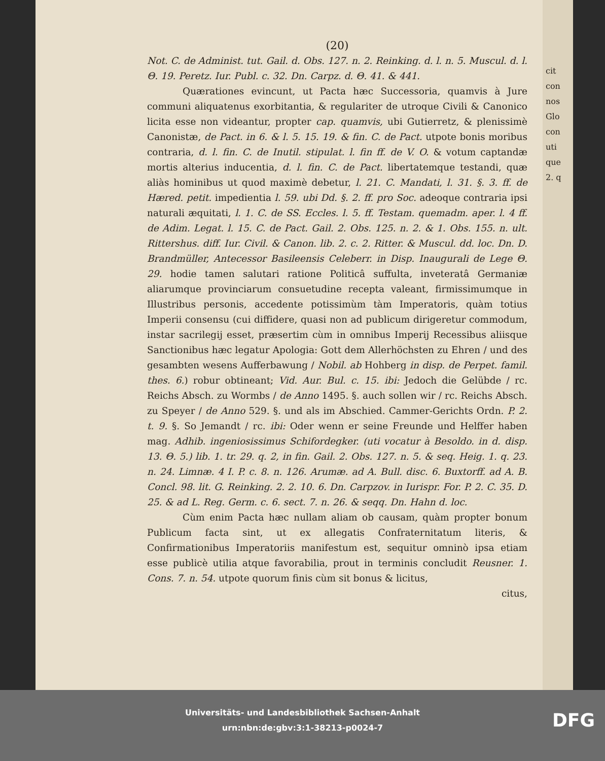(20)
Not. C. de Administ. tut. Gail. d. Obs. 127. n. 2. Reinking. d. l. n. 5. Muscul. d. l. Θ. 19. Peretz. Iur. Publ. c. 32. Dn. Carpz. d. Θ. 41. & 441.
Quærationes evincunt, ut Pacta hæc Successoria, quamvis à Jure communi aliquatenus exorbitantia, & regulariter de utroque Civili & Canonico licita esse non videantur, propter cap. quamvis, ubi Gutierretz, & plenissimè Canonistæ, de Pact. in 6. & l. 5. 15. 19. & fin. C. de Pact. utpote bonis moribus contraria, d. l. fin. C. de Inutil. stipulat. l. fin ff. de V. O. & votum captandæ mortis alterius inducentia, d. l. fin. C. de Pact. libertatemque testandi, quæ aliàs hominibus ut quod maximè debetur, l. 21. C. Mandati, l. 31. §. 3. ff. de Hæred. petit. impedientia l. 59. ubi Dd. §. 2. ff. pro Soc. adeoque contraria ipsi naturali æquitati, l. 1. C. de SS. Eccles. l. 5. ff. Testam. quemadm. aper. l. 4 ff. de Adim. Legat. l. 15. C. de Pact. Gail. 2. Obs. 125. n. 2. & 1. Obs. 155. n. ult. Rittershus. diff. Iur. Civil. & Canon. lib. 2. c. 2. Ritter. & Muscul. dd. loc. Dn. D. Brandmüller, Antecessor Basileensis Celeberr. in Disp. Inaugurali de Lege Θ. 29. hodie tamen salutari ratione Politicâ suffulta, inveteratâ Germaniæ aliarumque provinciarum consuetudine recepta valeant, firmissimumque in Illustribus personis, accedente potissimùm tàm Imperatoris, quàm totius Imperii consensu (cui diffidere, quasi non ad publicum dirigeretur commodum, instar sacrilegij esset, præsertim cùm in omnibus Imperij Recessibus aliisque Sanctionibus hæc legatur Apologia: Gott dem Allerhöchsten zu Ehren / und des gesambten wesens Aufferbawung / Nobil. ab Hohberg in disp. de Perpet. famil. thes. 6.) robur obtineant; Vid. Aur. Bul. c. 15. ibi: Jedoch die Gelübde / rc. Reichs Absch. zu Wormbs / de Anno 1495. §. auch sollen wir / rc. Reichs Absch. zu Speyer / de Anno 529. §. und als im Abschied. Cammer-Gerichts Ordn. P. 2. t. 9. §. So Jemandt / rc. ibi: Oder wenn er seine Freunde und Helffer haben mag. Adhib. ingeniosissimus Schifordegker. (uti vocatur à Besoldo. in d. disp. 13. Θ. 5.) lib. 1. tr. 29. q. 2, in fin. Gail. 2. Obs. 127. n. 5. & seq. Heig. 1. q. 23. n. 24. Limnæ. 4 I. P. c. 8. n. 126. Arumæ. ad A. Bull. disc. 6. Buxtorff. ad A. B. Concl. 98. lit. G. Reinking. 2. 2. 10. 6. Dn. Carpzov. in Iurispr. For. P. 2. C. 35. D. 25. & ad L. Reg. Germ. c. 6. sect. 7. n. 26. & seqq. Dn. Hahn d. loc.
Cùm enim Pacta hæc nullam aliam ob causam, quàm propter bonum Publicum facta sint, ut ex allegatis Confraternitatum literis, & Confirmationibus Imperatoriis manifestum est, sequitur omninò ipsa etiam esse publicè utilia atque favorabilia, prout in terminis concludit Reusner. 1. Cons. 7. n. 54. utpote quorum finis cùm sit bonus & licitus,
citus,
cit
con
nos
Glo
con
uti
que
2. q
Universitäts- und Landesbibliothek Sachsen-Anhalt
urn:nbn:de:gbv:3:1-38213-p0024-7
DFG